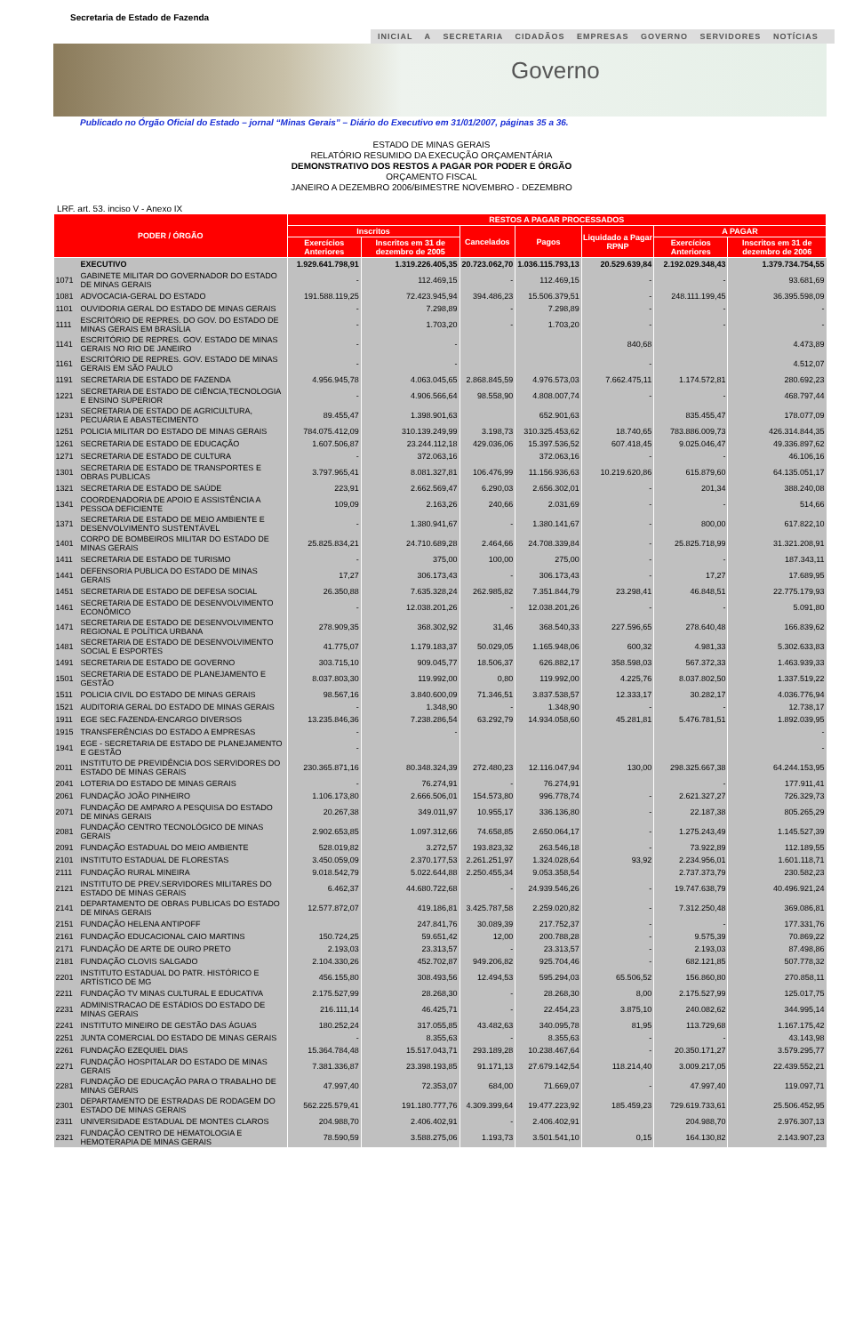Secretaria de Estado de Fazenda
INICIAL A SECRETARIA CIDADÃOS EMPRESAS GOVERNO SERVIDORES NOTÍCIAS
Governo
Publicado no Órgão Oficial do Estado – jornal “Minas Gerais” – Diário do Executivo em 31/01/2007, páginas 35 a 36.
ESTADO DE MINAS GERAIS
RELATÓRIO RESUMIDO DA EXECUÇÃO ORÇAMENTÁRIA
DEMONSTRATIVO DOS RESTOS A PAGAR POR PODER E ÓRGÃO
ORÇAMENTO FISCAL
JANEIRO A DEZEMBRO 2006/BIMESTRE NOVEMBRO - DEZEMBRO
LRF. art. 53. inciso V - Anexo IX
| PODER / ÓRGÃO | | RESTOS A PAGAR PROCESSADOS | | | | | | |
| --- | --- | --- | --- | --- | --- | --- | --- | --- |
| | | Inscritos | | Cancelados | Pagos | Liquidado a Pagar RPNP | A PAGAR | |
| | | Exercícios Anteriores | Inscritos em 31 de dezembro de 2005 | | | | Exercícios Anteriores | Inscritos em 31 de dezembro de 2006 |
| | EXECUTIVO | 1.929.641.798,91 | 1.319.226.405,35 | 20.723.062,70 | 1.036.115.793,13 | 20.529.639,84 | 2.192.029.348,43 | 1.379.734.754,55 |
| 1071 | GABINETE MILITAR DO GOVERNADOR DO ESTADO DE MINAS GERAIS | - | 112.469,15 | - | 112.469,15 | - | - | 93.681,69 |
| 1081 | ADVOCACIA-GERAL DO ESTADO | 191.588.119,25 | 72.423.945,94 | 394.486,23 | 15.506.379,51 | - | 248.111.199,45 | 36.395.598,09 |
| 1101 | OUVIDORIA GERAL DO ESTADO DE MINAS GERAIS | - | 7.298,89 | - | 7.298,89 | - | - | - |
| 1111 | ESCRITÓRIO DE REPRES. DO GOV. DO ESTADO DE MINAS GERAIS EM BRASÍLIA | - | 1.703,20 | - | 1.703,20 | - | - | - |
| 1141 | ESCRITÓRIO DE REPRES. GOV. ESTADO DE MINAS GERAIS NO RIO DE JANEIRO | - | - | | | 840,68 | | 4.473,89 |
| 1161 | ESCRITÓRIO DE REPRES. GOV. ESTADO DE MINAS GERAIS EM SÃO PAULO | - | - | | | - | | 4.512,07 |
| 1191 | SECRETARIA DE ESTADO DE FAZENDA | 4.956.945,78 | 4.063.045,65 | 2.868.845,59 | 4.976.573,03 | 7.662.475,11 | 1.174.572,81 | 280.692,23 |
| 1221 | SECRETARIA DE ESTADO DE CIÊNCIA,TECNOLOGIA E ENSINO SUPERIOR | - | 4.906.566,64 | 98.558,90 | 4.808.007,74 | - | - | 468.797,44 |
| 1231 | SECRETARIA DE ESTADO DE AGRICULTURA, PECUÁRIA E ABASTECIMENTO | 89.455,47 | 1.398.901,63 | | 652.901,63 | | 835.455,47 | 178.077,09 |
| 1251 | POLICIA MILITAR DO ESTADO DE MINAS GERAIS | 784.075.412,09 | 310.139.249,99 | 3.198,73 | 310.325.453,62 | 18.740,65 | 783.886.009,73 | 426.314.844,35 |
| 1261 | SECRETARIA DE ESTADO DE EDUCAÇÃO | 1.607.506,87 | 23.244.112,18 | 429.036,06 | 15.397.536,52 | 607.418,45 | 9.025.046,47 | 49.336.897,62 |
| 1271 | SECRETARIA DE ESTADO DE CULTURA | - | 372.063,16 | | 372.063,16 | - | - | 46.106,16 |
| 1301 | SECRETARIA DE ESTADO DE TRANSPORTES E OBRAS PUBLICAS | 3.797.965,41 | 8.081.327,81 | 106.476,99 | 11.156.936,63 | 10.219.620,86 | 615.879,60 | 64.135.051,17 |
| 1321 | SECRETARIA DE ESTADO DE SAÚDE | 223,91 | 2.662.569,47 | 6.290,03 | 2.656.302,01 | - | 201,34 | 388.240,08 |
| 1341 | COORDENADORIA DE APOIO E ASSISTÊNCIA A PESSOA DEFICIENTE | 109,09 | 2.163,26 | 240,66 | 2.031,69 | - | - | 514,66 |
| 1371 | SECRETARIA DE ESTADO DE MEIO AMBIENTE E DESENVOLVIMENTO SUSTENTÁVEL | - | 1.380.941,67 | - | 1.380.141,67 | - | 800,00 | 617.822,10 |
| 1401 | CORPO DE BOMBEIROS MILITAR DO ESTADO DE MINAS GERAIS | 25.825.834,21 | 24.710.689,28 | 2.464,66 | 24.708.339,84 | - | 25.825.718,99 | 31.321.208,91 |
| 1411 | SECRETARIA DE ESTADO DE TURISMO | - | 375,00 | 100,00 | 275,00 | - | - | 187.343,11 |
| 1441 | DEFENSORIA PUBLICA DO ESTADO DE MINAS GERAIS | 17,27 | 306.173,43 | - | 306.173,43 | - | 17,27 | 17.689,95 |
| 1451 | SECRETARIA DE ESTADO DE DEFESA SOCIAL | 26.350,88 | 7.635.328,24 | 262.985,82 | 7.351.844,79 | 23.298,41 | 46.848,51 | 22.775.179,93 |
| 1461 | SECRETARIA DE ESTADO DE DESENVOLVIMENTO ECONÔMICO | - | 12.038.201,26 | - | 12.038.201,26 | - | - | 5.091,80 |
| 1471 | SECRETARIA DE ESTADO DE DESENVOLVIMENTO REGIONAL E POLÍTICA URBANA | 278.909,35 | 368.302,92 | 31,46 | 368.540,33 | 227.596,65 | 278.640,48 | 166.839,62 |
| 1481 | SECRETARIA DE ESTADO DE DESENVOLVIMENTO SOCIAL E ESPORTES | 41.775,07 | 1.179.183,37 | 50.029,05 | 1.165.948,06 | 600,32 | 4.981,33 | 5.302.633,83 |
| 1491 | SECRETARIA DE ESTADO DE GOVERNO | 303.715,10 | 909.045,77 | 18.506,37 | 626.882,17 | 358.598,03 | 567.372,33 | 1.463.939,33 |
| 1501 | SECRETARIA DE ESTADO DE PLANEJAMENTO E GESTÃO | 8.037.803,30 | 119.992,00 | 0,80 | 119.992,00 | 4.225,76 | 8.037.802,50 | 1.337.519,22 |
| 1511 | POLICIA CIVIL DO ESTADO DE MINAS GERAIS | 98.567,16 | 3.840.600,09 | 71.346,51 | 3.837.538,57 | 12.333,17 | 30.282,17 | 4.036.776,94 |
| 1521 | AUDITORIA GERAL DO ESTADO DE MINAS GERAIS | - | 1.348,90 | - | 1.348,90 | - | - | 12.738,17 |
| 1911 | EGE SEC.FAZENDA-ENCARGO DIVERSOS | 13.235.846,36 | 7.238.286,54 | 63.292,79 | 14.934.058,60 | 45.281,81 | 5.476.781,51 | 1.892.039,95 |
| 1915 | TRANSFERÊNCIAS DO ESTADO A EMPRESAS | - | - | | | | | - |
| 1941 | EGE - SECRETARIA DE ESTADO DE PLANEJAMENTO E GESTÃO | - | | | | | | - |
| 2011 | INSTITUTO DE PREVIDÊNCIA DOS SERVIDORES DO ESTADO DE MINAS GERAIS | 230.365.871,16 | 80.348.324,39 | 272.480,23 | 12.116.047,94 | 130,00 | 298.325.667,38 | 64.244.153,95 |
| 2041 | LOTERIA DO ESTADO DE MINAS GERAIS | - | 76.274,91 | - | 76.274,91 | | - | 177.911,41 |
| 2061 | FUNDAÇÃO JOÃO PINHEIRO | 1.106.173,80 | 2.666.506,01 | 154.573,80 | 996.778,74 | - | 2.621.327,27 | 726.329,73 |
| 2071 | FUNDAÇÃO DE AMPARO A PESQUISA DO ESTADO DE MINAS GERAIS | 20.267,38 | 349.011,97 | 10.955,17 | 336.136,80 | - | 22.187,38 | 805.265,29 |
| 2081 | FUNDAÇÃO CENTRO TECNOLÓGICO DE MINAS GERAIS | 2.902.653,85 | 1.097.312,66 | 74.658,85 | 2.650.064,17 | - | 1.275.243,49 | 1.145.527,39 |
| 2091 | FUNDAÇÃO ESTADUAL DO MEIO AMBIENTE | 528.019,82 | 3.272,57 | 193.823,32 | 263.546,18 | - | 73.922,89 | 112.189,55 |
| 2101 | INSTITUTO ESTADUAL DE FLORESTAS | 3.450.059,09 | 2.370.177,53 | 2.261.251,97 | 1.324.028,64 | 93,92 | 2.234.956,01 | 1.601.118,71 |
| 2111 | FUNDAÇÃO RURAL MINEIRA | 9.018.542,79 | 5.022.644,88 | 2.250.455,34 | 9.053.358,54 | | 2.737.373,79 | 230.582,23 |
| 2121 | INSTITUTO DE PREV.SERVIDORES MILITARES DO ESTADO DE MINAS GERAIS | 6.462,37 | 44.680.722,68 | - | 24.939.546,26 | - | 19.747.638,79 | 40.496.921,24 |
| 2141 | DEPARTAMENTO DE OBRAS PUBLICAS DO ESTADO DE MINAS GERAIS | 12.577.872,07 | 419.186,81 | 3.425.787,58 | 2.259.020,82 | - | 7.312.250,48 | 369.086,81 |
| 2151 | FUNDAÇÃO HELENA ANTIPOFF | | 247.841,76 | 30.089,39 | 217.752,37 | - | - | 177.331,76 |
| 2161 | FUNDAÇÃO EDUCACIONAL CAIO MARTINS | 150.724,25 | 59.651,42 | 12,00 | 200.788,28 | - | 9.575,39 | 70.869,22 |
| 2171 | FUNDAÇÃO DE ARTE DE OURO PRETO | 2.193,03 | 23.313,57 | - | 23.313,57 | - | 2.193,03 | 87.498,86 |
| 2181 | FUNDAÇÃO CLOVIS SALGADO | 2.104.330,26 | 452.702,87 | 949.206,82 | 925.704,46 | - | 682.121,85 | 507.778,32 |
| 2201 | INSTITUTO ESTADUAL DO PATR. HISTÓRICO E ARTÍSTICO DE MG | 456.155,80 | 308.493,56 | 12.494,53 | 595.294,03 | 65.506,52 | 156.860,80 | 270.858,11 |
| 2211 | FUNDAÇÃO TV MINAS CULTURAL E EDUCATIVA | 2.175.527,99 | 28.268,30 | - | 28.268,30 | 8,00 | 2.175.527,99 | 125.017,75 |
| 2231 | ADMINISTRACAO DE ESTÁDIOS DO ESTADO DE MINAS GERAIS | 216.111,14 | 46.425,71 | - | 22.454,23 | 3.875,10 | 240.082,62 | 344.995,14 |
| 2241 | INSTITUTO MINEIRO DE GESTÃO DAS ÁGUAS | 180.252,24 | 317.055,85 | 43.482,63 | 340.095,78 | 81,95 | 113.729,68 | 1.167.175,42 |
| 2251 | JUNTA COMERCIAL DO ESTADO DE MINAS GERAIS | - | 8.355,63 | - | 8.355,63 | - | - | 43.143,98 |
| 2261 | FUNDAÇÃO EZEQUIEL DIAS | 15.364.784,48 | 15.517.043,71 | 293.189,28 | 10.238.467,64 | - | 20.350.171,27 | 3.579.295,77 |
| 2271 | FUNDAÇÃO HOSPITALAR DO ESTADO DE MINAS GERAIS | 7.381.336,87 | 23.398.193,85 | 91.171,13 | 27.679.142,54 | 118.214,40 | 3.009.217,05 | 22.439.552,21 |
| 2281 | FUNDAÇÃO DE EDUCAÇÃO PARA O TRABALHO DE MINAS GERAIS | 47.997,40 | 72.353,07 | 684,00 | 71.669,07 | - | 47.997,40 | 119.097,71 |
| 2301 | DEPARTAMENTO DE ESTRADAS DE RODAGEM DO ESTADO DE MINAS GERAIS | 562.225.579,41 | 191.180.777,76 | 4.309.399,64 | 19.477.223,92 | 185.459,23 | 729.619.733,61 | 25.506.452,95 |
| 2311 | UNIVERSIDADE ESTADUAL DE MONTES CLAROS | 204.988,70 | 2.406.402,91 | - | 2.406.402,91 | | 204.988,70 | 2.976.307,13 |
| 2321 | FUNDAÇÃO CENTRO DE HEMATOLOGIA E HEMOTERAPIA DE MINAS GERAIS | 78.590,59 | 3.588.275,06 | 1.193,73 | 3.501.541,10 | 0,15 | 164.130,82 | 2.143.907,23 |